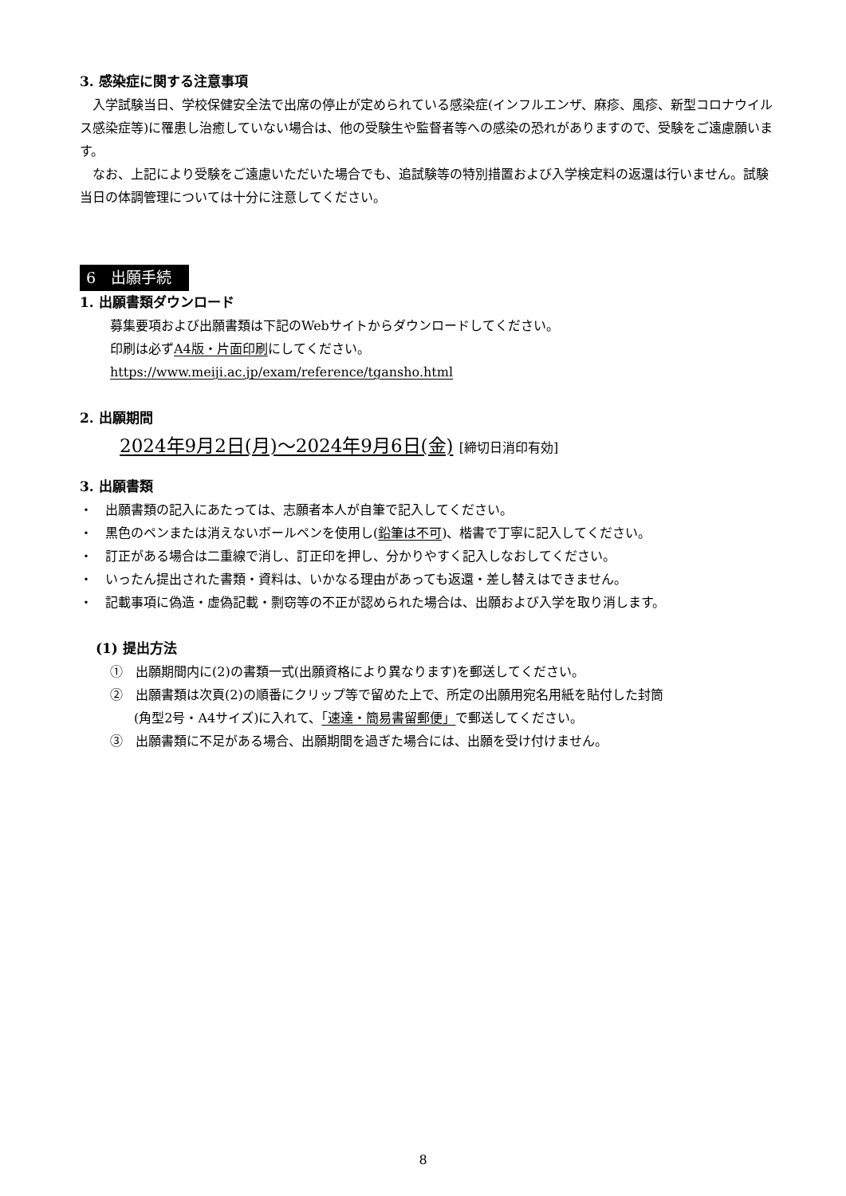3. 感染症に関する注意事項
入学試験当日、学校保健安全法で出席の停止が定められている感染症(インフルエンザ、麻疹、風疹、新型コロナウイルス感染症等)に罹患し治癒していない場合は、他の受験生や監督者等への感染の恐れがありますので、受験をご遠慮願います。
なお、上記により受験をご遠慮いただいた場合でも、追試験等の特別措置および入学検定料の返還は行いません。試験当日の体調管理については十分に注意してください。
6　出願手続
1. 出願書類ダウンロード
募集要項および出願書類は下記のWebサイトからダウンロードしてください。
印刷は必ずA4版・片面印刷にしてください。
https://www.meiji.ac.jp/exam/reference/tgansho.html
2. 出願期間
2024年9月2日(月)～2024年9月6日(金) [締切日消印有効]
3. 出願書類
・　出願書類の記入にあたっては、志願者本人が自筆で記入してください。
・　黒色のペンまたは消えないボールペンを使用し(鉛筆は不可)、楷書で丁寧に記入してください。
・　訂正がある場合は二重線で消し、訂正印を押し、分かりやすく記入しなおしてください。
・　いったん提出された書類・資料は、いかなる理由があっても返還・差し替えはできません。
・　記載事項に偽造・虚偽記載・剽窃等の不正が認められた場合は、出願および入学を取り消します。
(1) 提出方法
①　出願期間内に(2)の書類一式(出願資格により異なります)を郵送してください。
②　出願書類は次頁(2)の順番にクリップ等で留めた上で、所定の出願用宛名用紙を貼付した封筒
(角型2号・A4サイズ)に入れて、「速達・簡易書留郵便」で郵送してください。
③　出願書類に不足がある場合、出願期間を過ぎた場合には、出願を受け付けません。
8